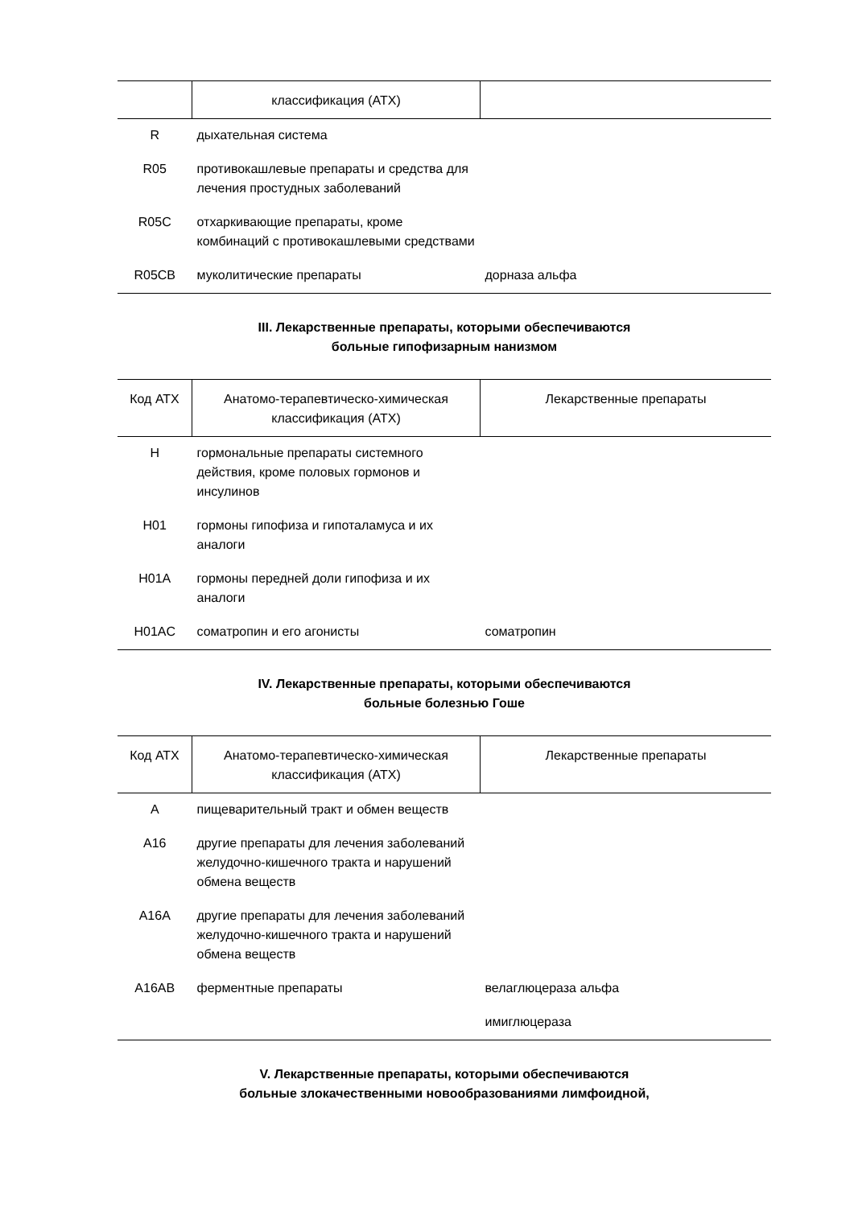| | классификация (АТХ) | |
| --- | --- | --- |
| R | дыхательная система | |
| R05 | противокашлевые препараты и средства для лечения простудных заболеваний | |
| R05C | отхаркивающие препараты, кроме комбинаций с противокашлевыми средствами | |
| R05CB | муколитические препараты | дорназа альфа |
III. Лекарственные препараты, которыми обеспечиваются
больные гипофизарным нанизмом
| Код АТХ | Анатомо-терапевтическо-химическая классификация (АТХ) | Лекарственные препараты |
| --- | --- | --- |
| H | гормональные препараты системного действия, кроме половых гормонов и инсулинов | |
| H01 | гормоны гипофиза и гипоталамуса и их аналоги | |
| H01A | гормоны передней доли гипофиза и их аналоги | |
| H01AC | соматропин и его агонисты | соматропин |
IV. Лекарственные препараты, которыми обеспечиваются
больные болезнью Гоше
| Код АТХ | Анатомо-терапевтическо-химическая классификация (АТХ) | Лекарственные препараты |
| --- | --- | --- |
| A | пищеварительный тракт и обмен веществ | |
| A16 | другие препараты для лечения заболеваний желудочно-кишечного тракта и нарушений обмена веществ | |
| A16A | другие препараты для лечения заболеваний желудочно-кишечного тракта и нарушений обмена веществ | |
| A16AB | ферментные препараты | велаглюцераза альфа |
| | | имиглюцераза |
V. Лекарственные препараты, которыми обеспечиваются
больные злокачественными новообразованиями лимфоидной,